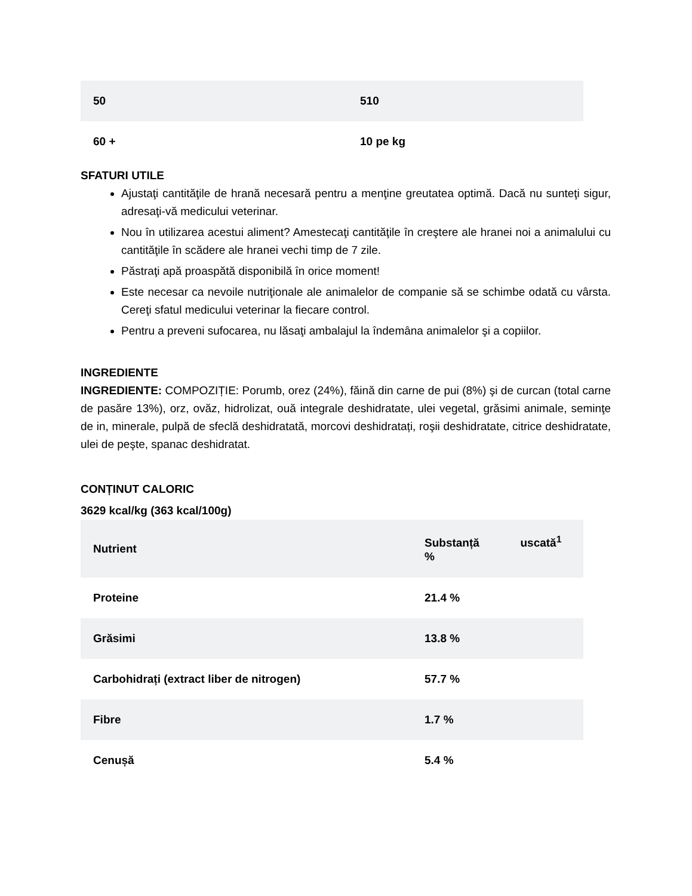| 50 | 510 |
| 60 + | 10 pe kg |
SFATURI UTILE
Ajustaţi cantităţile de hrană necesară pentru a menţine greutatea optimă. Dacă nu sunteţi sigur, adresaţi-vă medicului veterinar.
Nou în utilizarea acestui aliment? Amestecaţi cantităţile în creştere ale hranei noi a animalului cu cantităţile în scădere ale hranei vechi timp de 7 zile.
Păstraţi apă proaspătă disponibilă în orice moment!
Este necesar ca nevoile nutriţionale ale animalelor de companie să se schimbe odată cu vârsta. Cereţi sfatul medicului veterinar la fiecare control.
Pentru a preveni sufocarea, nu lăsaţi ambalajul la îndemâna animalelor şi a copiilor.
INGREDIENTE
INGREDIENTE: COMPOZIȚIE: Porumb, orez (24%), făină din carne de pui (8%) şi de curcan (total carne de pasăre 13%), orz, ovăz, hidrolizat, ouă integrale deshidratate, ulei vegetal, grăsimi animale, seminţe de in, minerale, pulpă de sfeclă deshidratată, morcovi deshidratați, roşii deshidratate, citrice deshidratate, ulei de peşte, spanac deshidratat.
CONȚINUT CALORIC
3629 kcal/kg (363 kcal/100g)
| Nutrient | Substanță uscată<sup>1</sup> % |
| --- | --- |
| Proteine | 21.4 % |
| Grăsimi | 13.8 % |
| Carbohidrați (extract liber de nitrogen) | 57.7 % |
| Fibre | 1.7 % |
| Cenușă | 5.4 % |